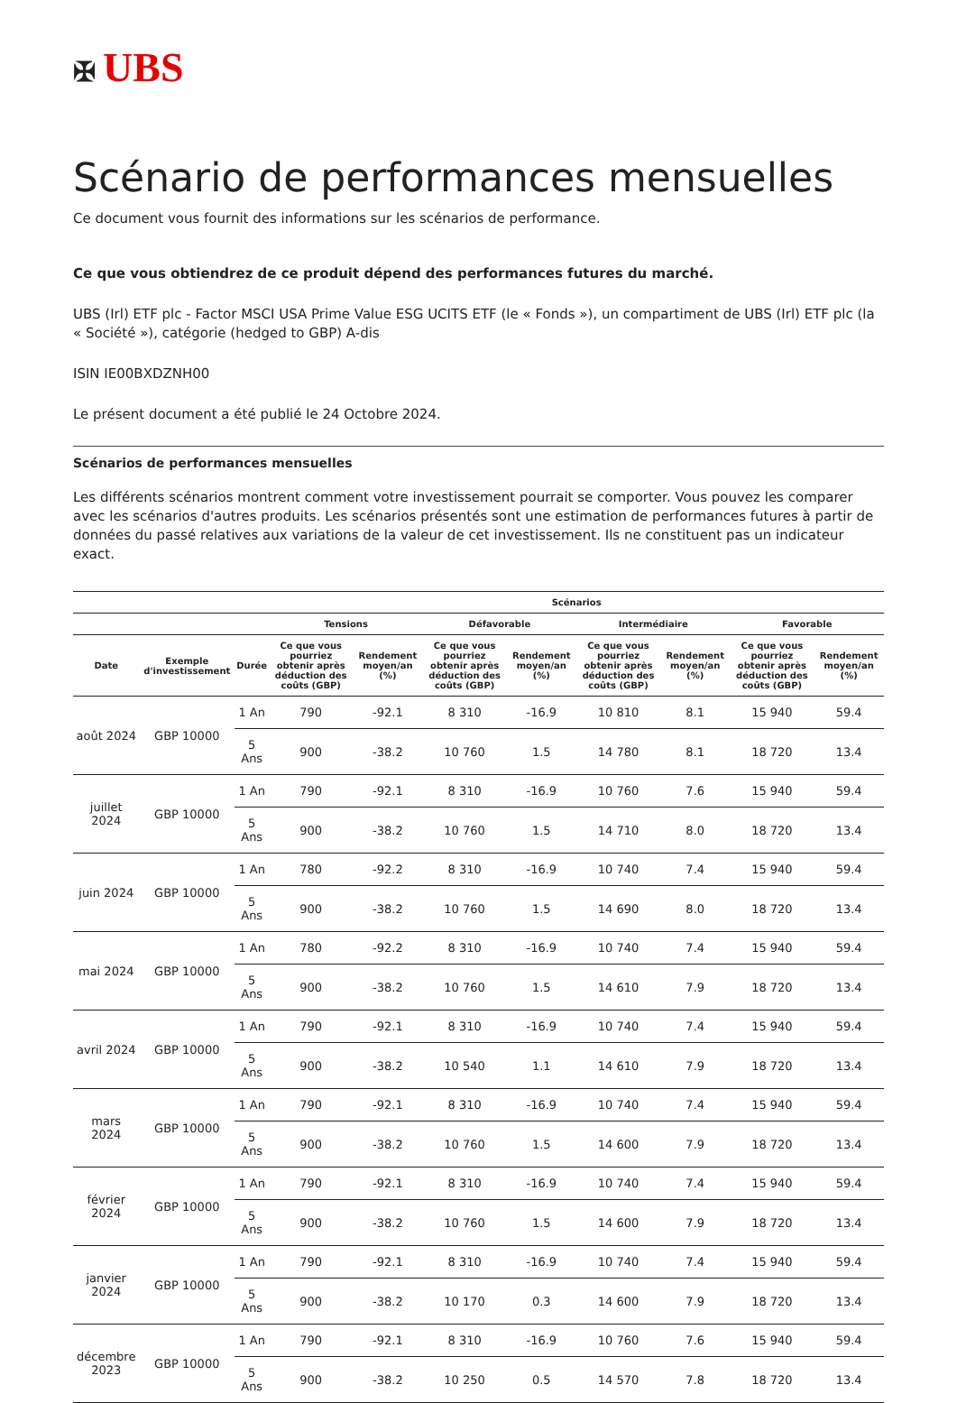✠ UBS
Scénario de performances mensuelles
Ce document vous fournit des informations sur les scénarios de performance.
Ce que vous obtiendrez de ce produit dépend des performances futures du marché.
UBS (Irl) ETF plc - Factor MSCI USA Prime Value ESG UCITS ETF (le « Fonds »), un compartiment de UBS (Irl) ETF plc (la « Société »), catégorie (hedged to GBP) A-dis
ISIN IE00BXDZNH00
Le présent document a été publié le 24 Octobre 2024.
Scénarios de performances mensuelles
Les différents scénarios montrent comment votre investissement pourrait se comporter. Vous pouvez les comparer avec les scénarios d'autres produits. Les scénarios présentés sont une estimation de performances futures à partir de données du passé relatives aux variations de la valeur de cet investissement. Ils ne constituent pas un indicateur exact.
| | | | Scénarios | | | | | | | |
| --- | --- | --- | --- | --- | --- | --- | --- | --- | --- | --- |
| | | | Tensions | | Défavorable | | Intermédiaire | | Favorable | |
| Date | Exemple d'investissement | Durée | Ce que vous pourriez obtenir après déduction des coûts (GBP) | Rendement moyen/an (%) | Ce que vous pourriez obtenir après déduction des coûts (GBP) | Rendement moyen/an (%) | Ce que vous pourriez obtenir après déduction des coûts (GBP) | Rendement moyen/an (%) | Ce que vous pourriez obtenir après déduction des coûts (GBP) | Rendement moyen/an (%) |
| août 2024 | GBP 10000 | 1 An | 790 | -92.1 | 8 310 | -16.9 | 10 810 | 8.1 | 15 940 | 59.4 |
| | | 5 Ans | 900 | -38.2 | 10 760 | 1.5 | 14 780 | 8.1 | 18 720 | 13.4 |
| juillet 2024 | GBP 10000 | 1 An | 790 | -92.1 | 8 310 | -16.9 | 10 760 | 7.6 | 15 940 | 59.4 |
| | | 5 Ans | 900 | -38.2 | 10 760 | 1.5 | 14 710 | 8.0 | 18 720 | 13.4 |
| juin 2024 | GBP 10000 | 1 An | 780 | -92.2 | 8 310 | -16.9 | 10 740 | 7.4 | 15 940 | 59.4 |
| | | 5 Ans | 900 | -38.2 | 10 760 | 1.5 | 14 690 | 8.0 | 18 720 | 13.4 |
| mai 2024 | GBP 10000 | 1 An | 780 | -92.2 | 8 310 | -16.9 | 10 740 | 7.4 | 15 940 | 59.4 |
| | | 5 Ans | 900 | -38.2 | 10 760 | 1.5 | 14 610 | 7.9 | 18 720 | 13.4 |
| avril 2024 | GBP 10000 | 1 An | 790 | -92.1 | 8 310 | -16.9 | 10 740 | 7.4 | 15 940 | 59.4 |
| | | 5 Ans | 900 | -38.2 | 10 540 | 1.1 | 14 610 | 7.9 | 18 720 | 13.4 |
| mars 2024 | GBP 10000 | 1 An | 790 | -92.1 | 8 310 | -16.9 | 10 740 | 7.4 | 15 940 | 59.4 |
| | | 5 Ans | 900 | -38.2 | 10 760 | 1.5 | 14 600 | 7.9 | 18 720 | 13.4 |
| février 2024 | GBP 10000 | 1 An | 790 | -92.1 | 8 310 | -16.9 | 10 740 | 7.4 | 15 940 | 59.4 |
| | | 5 Ans | 900 | -38.2 | 10 760 | 1.5 | 14 600 | 7.9 | 18 720 | 13.4 |
| janvier 2024 | GBP 10000 | 1 An | 790 | -92.1 | 8 310 | -16.9 | 10 740 | 7.4 | 15 940 | 59.4 |
| | | 5 Ans | 900 | -38.2 | 10 170 | 0.3 | 14 600 | 7.9 | 18 720 | 13.4 |
| décembre 2023 | GBP 10000 | 1 An | 790 | -92.1 | 8 310 | -16.9 | 10 760 | 7.6 | 15 940 | 59.4 |
| | | 5 Ans | 900 | -38.2 | 10 250 | 0.5 | 14 570 | 7.8 | 18 720 | 13.4 |